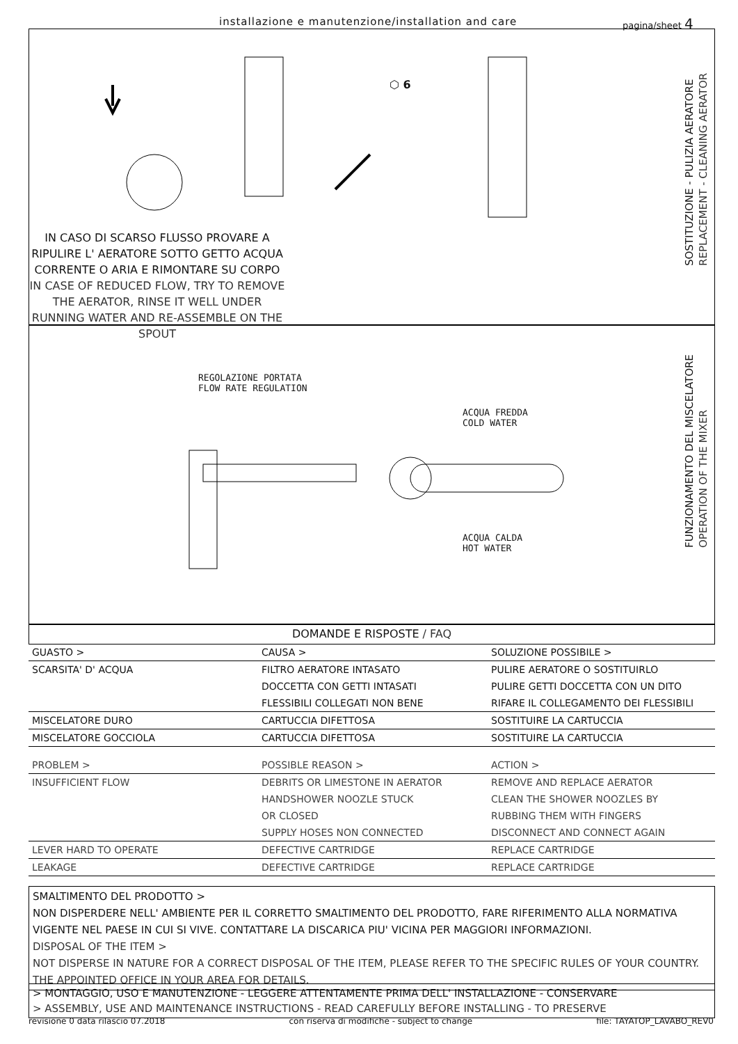installazione e manutenzione/installation and care pagina/sheet 4
SOSTITUZIONE - PULIZIA AERATORE
REPLACEMENT - CLEANING AERATOR
IN CASO DI SCARSO FLUSSO PROVARE A RIPULIRE L' AERATORE SOTTO GETTO ACQUA CORRENTE O ARIA E RIMONTARE SU CORPO
IN CASE OF REDUCED FLOW, TRY TO REMOVE THE AERATOR, RINSE IT WELL UNDER RUNNING WATER AND RE-ASSEMBLE ON THE SPOUT
⬡ 6
FUNZIONAMENTO DEL MISCELATORE
OPERATION OF THE MIXER
REGOLAZIONE PORTATA
FLOW RATE REGULATION
ACQUA FREDDA
COLD WATER
ACQUA CALDA
HOT WATER
DOMANDE E RISPOSTE / FAQ
| GUASTO > | CAUSA > | SOLUZIONE POSSIBILE > |
| SCARSITA' D' ACQUA | FILTRO AERATORE INTASATO | PULIRE AERATORE O SOSTITUIRLO |
| | DOCCETTA CON GETTI INTASATI | PULIRE GETTI DOCCETTA CON UN DITO |
| | FLESSIBILI COLLEGATI NON BENE | RIFARE IL COLLEGAMENTO DEI FLESSIBILI |
| MISCELATORE DURO | CARTUCCIA DIFETTOSA | SOSTITUIRE LA CARTUCCIA |
| MISCELATORE GOCCIOLA | CARTUCCIA DIFETTOSA | SOSTITUIRE LA CARTUCCIA |
| PROBLEM > | POSSIBLE REASON > | ACTION > |
| INSUFFICIENT FLOW | DEBRITS OR LIMESTONE IN AERATOR | REMOVE AND REPLACE AERATOR |
| | HANDSHOWER NOOZLE STUCK | CLEAN THE SHOWER NOOZLES BY |
| | OR CLOSED | RUBBING THEM WITH FINGERS |
| | SUPPLY HOSES NON CONNECTED | DISCONNECT AND CONNECT AGAIN |
| LEVER HARD TO OPERATE | DEFECTIVE CARTRIDGE | REPLACE CARTRIDGE |
| LEAKAGE | DEFECTIVE CARTRIDGE | REPLACE CARTRIDGE |
SMALTIMENTO DEL PRODOTTO >
NON DISPERDERE NELL' AMBIENTE PER IL CORRETTO SMALTIMENTO DEL PRODOTTO, FARE RIFERIMENTO ALLA NORMATIVA VIGENTE NEL PAESE IN CUI SI VIVE. CONTATTARE LA DISCARICA PIU' VICINA PER MAGGIORI INFORMAZIONI.
DISPOSAL OF THE ITEM >
NOT DISPERSE IN NATURE FOR A CORRECT DISPOSAL OF THE ITEM, PLEASE REFER TO THE SPECIFIC RULES OF YOUR COUNTRY. THE APPOINTED OFFICE IN YOUR AREA FOR DETAILS.
> MONTAGGIO, USO E MANUTENZIONE - LEGGERE ATTENTAMENTE PRIMA DELL' INSTALLAZIONE - CONSERVARE
> ASSEMBLY, USE AND MAINTENANCE INSTRUCTIONS - READ CAREFULLY BEFORE INSTALLING - TO PRESERVE
revisione 0 data rilascio 07.2018 con riserva di modifiche - subject to change file: TAYATOP_LAVABO_REV0